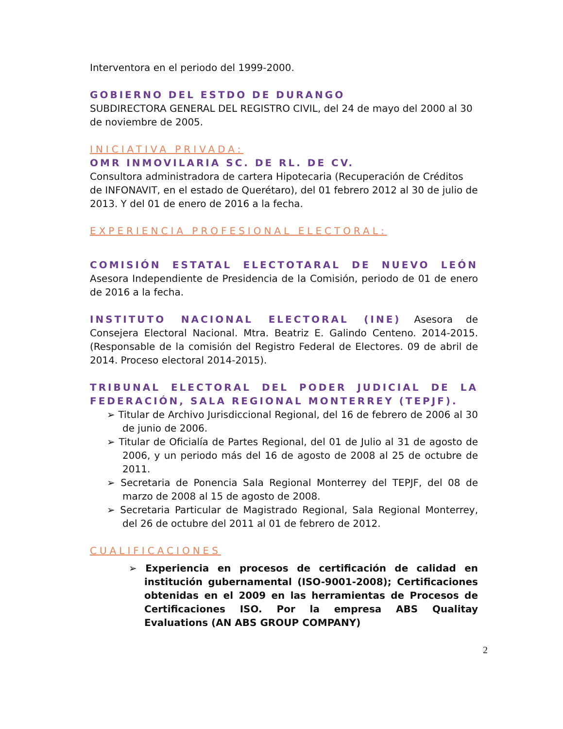Interventora en el periodo del 1999-2000.
GOBIERNO DEL ESTDO DE DURANGO
SUBDIRECTORA GENERAL DEL REGISTRO CIVIL, del 24 de mayo del 2000 al 30 de noviembre de 2005.
INICIATIVA PRIVADA:
OMR INMOVILARIA SC. DE RL. DE CV.
Consultora administradora de cartera Hipotecaria (Recuperación de Créditos de INFONAVIT, en el estado de Querétaro), del 01 febrero 2012 al 30 de julio de 2013. Y del 01 de enero de 2016 a la fecha.
EXPERIENCIA PROFESIONAL ELECTORAL:
COMISIÓN ESTATAL ELECTOTARAL DE NUEVO LEÓN Asesora Independiente de Presidencia de la Comisión, periodo de 01 de enero de 2016 a la fecha.
INSTITUTO NACIONAL ELECTORAL (INE) Asesora de Consejera Electoral Nacional. Mtra. Beatriz E. Galindo Centeno. 2014-2015. (Responsable de la comisión del Registro Federal de Electores. 09 de abril de 2014. Proceso electoral 2014-2015).
TRIBUNAL ELECTORAL DEL PODER JUDICIAL DE LA FEDERACIÓN, SALA REGIONAL MONTERREY (TEPJF).
➢ Titular de Archivo Jurisdiccional Regional, del 16 de febrero de 2006 al 30 de junio de 2006.
➢ Titular de Oficialía de Partes Regional, del 01 de Julio al 31 de agosto de 2006, y un periodo más del 16 de agosto de 2008 al 25 de octubre de 2011.
➢ Secretaria de Ponencia Sala Regional Monterrey del TEPJF, del 08 de marzo de 2008 al 15 de agosto de 2008.
➢ Secretaria Particular de Magistrado Regional, Sala Regional Monterrey, del 26 de octubre del 2011 al 01 de febrero de 2012.
CUALIFICACIONES
➢ Experiencia en procesos de certificación de calidad en institución gubernamental (ISO-9001-2008); Certificaciones obtenidas en el 2009 en las herramientas de Procesos de Certificaciones ISO. Por la empresa ABS Qualitay Evaluations (AN ABS GROUP COMPANY)
2